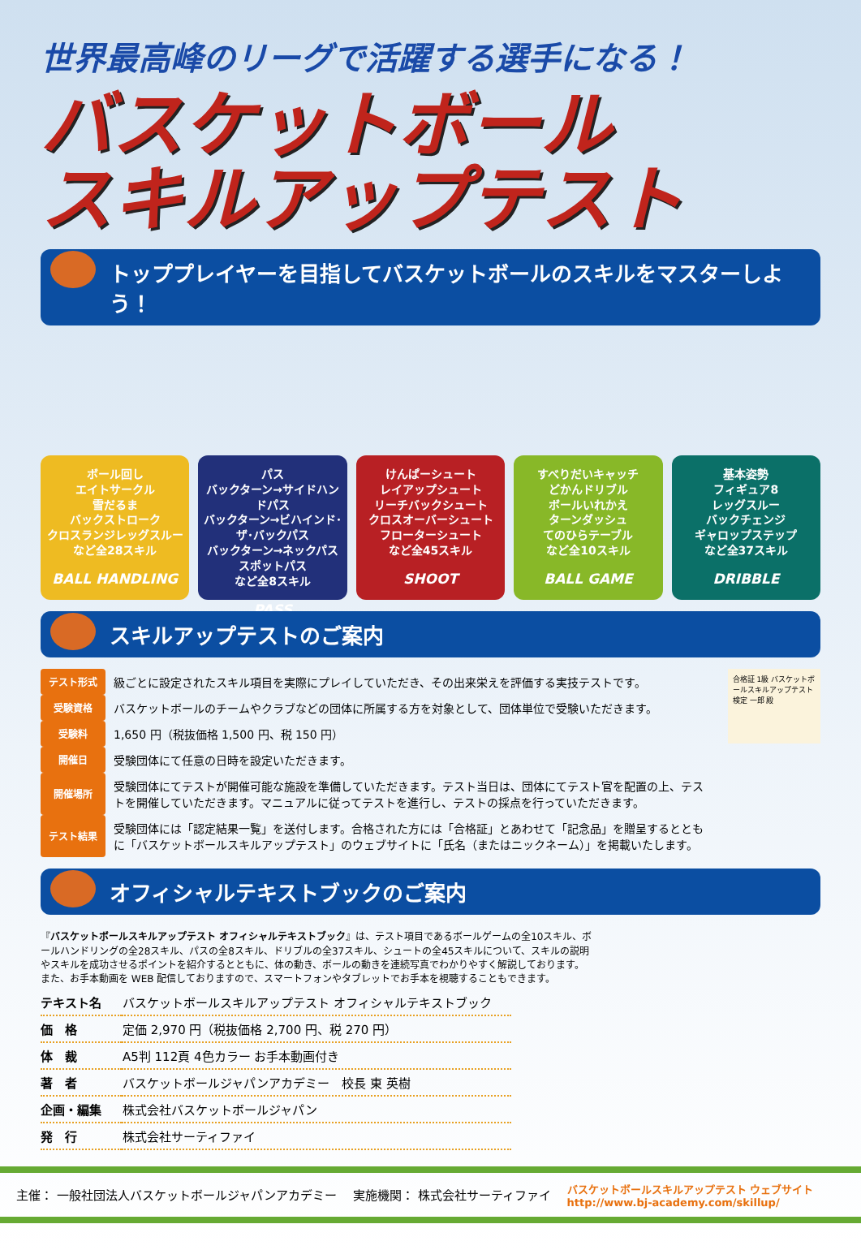世界最高峰のリーグで活躍する選手になる！
バスケットボール
スキルアップテスト
トッププレイヤーを目指してバスケットボールのスキルをマスターしよう！
ボール回し
エイトサークル
雪だるま
バックストローク
クロスランジレッグスルー
など全28スキル
BALL HANDLING
パス
バックターン→サイドハンドパス
バックターン→ビハインド･ザ･バックパス
バックターン→ネックパス
スポットパス
など全8スキル
PASS
けんぱーシュート
レイアップシュート
リーチバックシュート
クロスオーバーシュート
フローターシュート
など全45スキル
SHOOT
すべりだいキャッチ
どかんドリブル
ボールいれかえ
ターンダッシュ
てのひらテーブル
など全10スキル
BALL GAME
基本姿勢
フィギュア8
レッグスルー
バックチェンジ
ギャロップステップ
など全37スキル
DRIBBLE
スキルアップテストのご案内
| テスト形式 | 級ごとに設定されたスキル項目を実際にプレイしていただき、その出来栄えを評価する実技テストです。 |
| 受験資格 | バスケットボールのチームやクラブなどの団体に所属する方を対象として、団体単位で受験いただきます。 |
| 受験料 | 1,650 円（税抜価格 1,500 円、税 150 円） |
| 開催日 | 受験団体にて任意の日時を設定いただきます。 |
| 開催場所 | 受験団体にてテストが開催可能な施設を準備していただきます。テスト当日は、団体にてテスト官を配置の上、テストを開催していただきます。マニュアルに従ってテストを進行し、テストの採点を行っていただきます。 |
| テスト結果 | 受験団体には「認定結果一覧」を送付します。合格された方には「合格証」とあわせて「記念品」を贈呈するとともに「バスケットボールスキルアップテスト」のウェブサイトに「氏名（またはニックネーム）」を掲載いたします。 |
合格証 1級 バスケットボールスキルアップテスト 検定 一郎 殿
オフィシャルテキストブックのご案内
『バスケットボールスキルアップテスト オフィシャルテキストブック』は、テスト項目であるボールゲームの全10スキル、ボールハンドリングの全28スキル、パスの全8スキル、ドリブルの全37スキル、シュートの全45スキルについて、スキルの説明やスキルを成功させるポイントを紹介するとともに、体の動き、ボールの動きを連続写真でわかりやすく解説しております。また、お手本動画を WEB 配信しておりますので、スマートフォンやタブレットでお手本を視聴することもできます。
| テキスト名 | バスケットボールスキルアップテスト オフィシャルテキストブック |
| 価 格 | 定価 2,970 円（税抜価格 2,700 円、税 270 円） |
| 体 裁 | A5判 112頁 4色カラー お手本動画付き |
| 著 者 | バスケットボールジャパンアカデミー 校長 東 英樹 |
| 企画・編集 | 株式会社バスケットボールジャパン |
| 発 行 | 株式会社サーティファイ |
主催： 一般社団法人バスケットボールジャパンアカデミー 実施機関： 株式会社サーティファイ バスケットボールスキルアップテスト ウェブサイト
http://www.bj-academy.com/skillup/